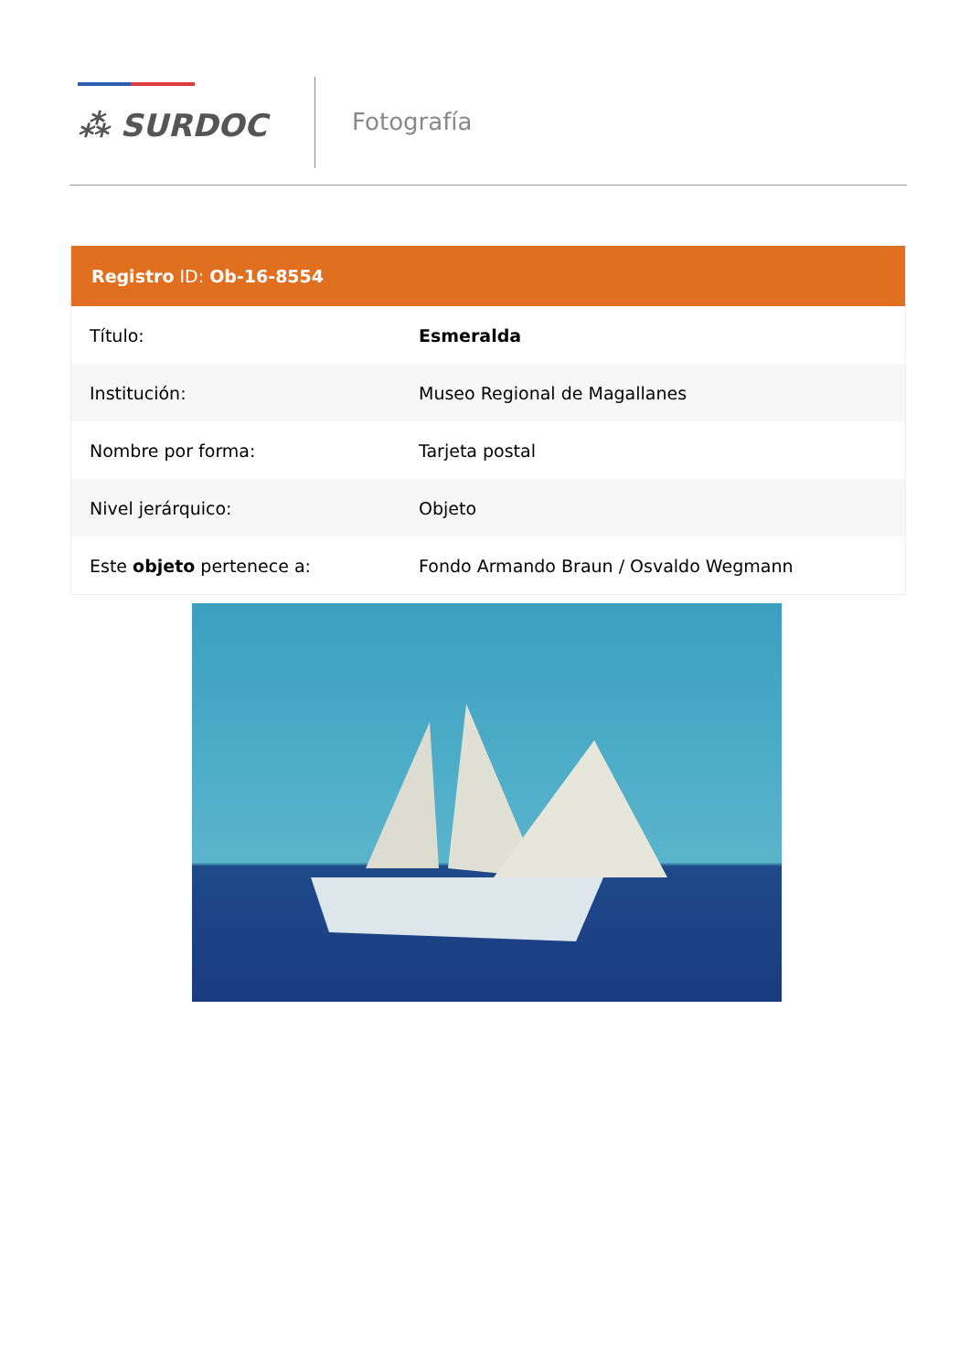⁂ SURDOC
Fotografía
Registro ID: Ob-16-8554
| Título: | Esmeralda |
| Institución: | Museo Regional de Magallanes |
| Nombre por forma: | Tarjeta postal |
| Nivel jerárquico: | Objeto |
| Este objeto pertenece a: | Fondo Armando Braun / Osvaldo Wegmann |